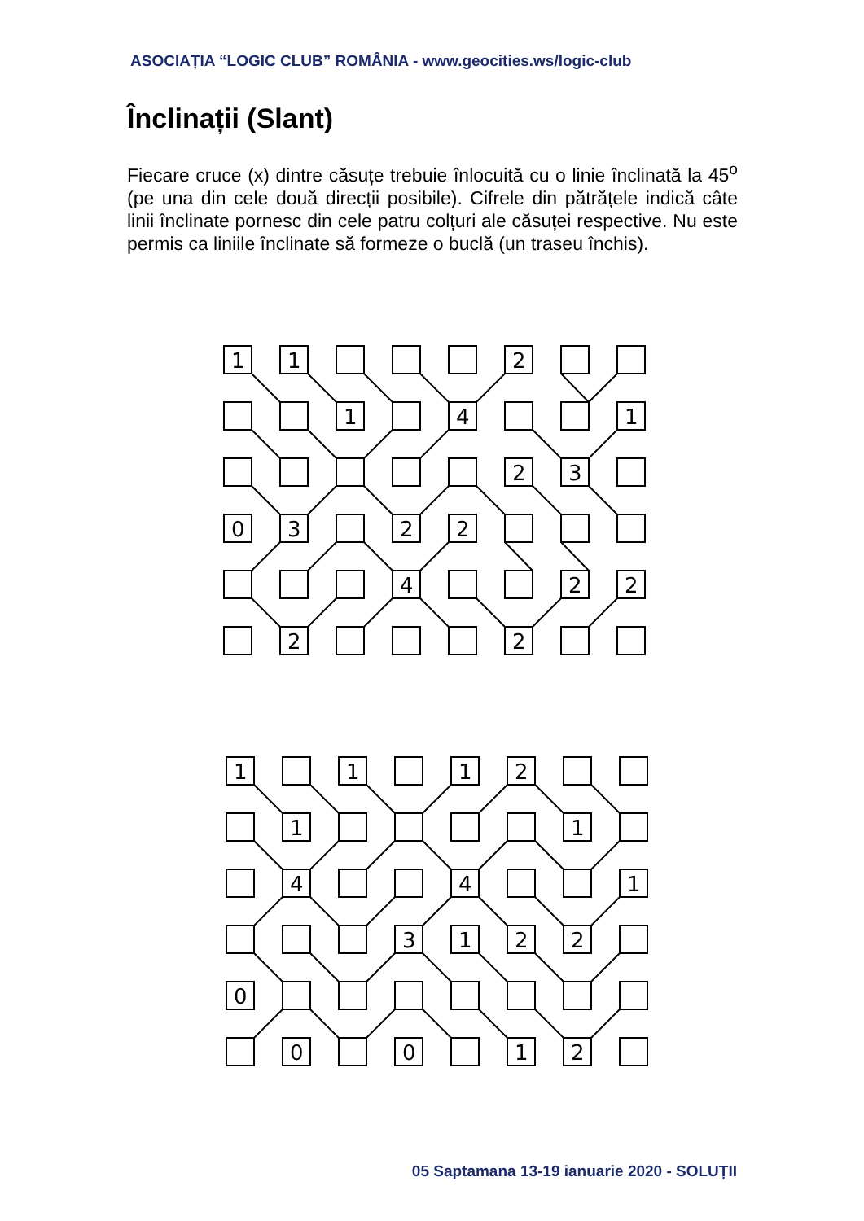ASOCIAȚIA “LOGIC CLUB” ROMÂNIA - www.geocities.ws/logic-club
Înclinații (Slant)
Fiecare cruce (x) dintre căsuțe trebuie înlocuită cu o linie înclinată la 45<sup>o</sup> (pe una din cele două direcții posibile). Cifrele din pătrățele indică câte linii înclinate pornesc din cele patru colțuri ale căsuței respective. Nu este permis ca liniile înclinate să formeze o buclă (un traseu închis).
1
1
2
1
4
1
2
3
0
3
2
2
4
2
2
2
2
1
1
1
2
1
1
4
4
1
3
1
2
2
0
0
0
1
2
05 Saptamana 13-19 ianuarie 2020 - SOLUȚII